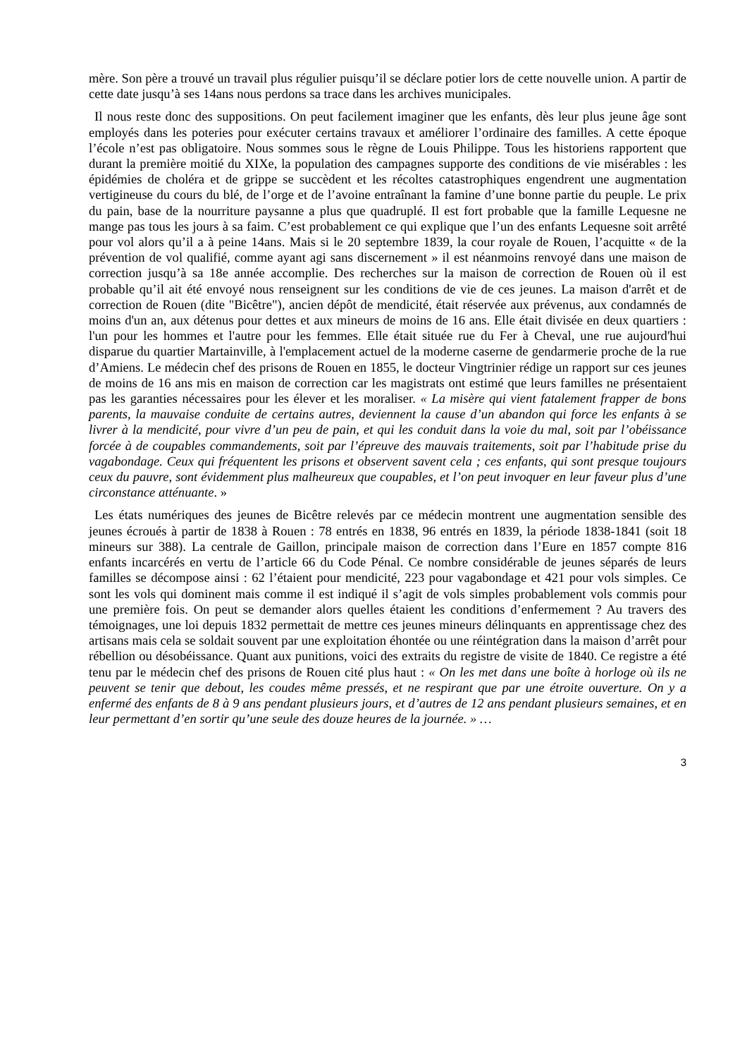mère. Son père a trouvé un travail plus régulier puisqu’il se déclare potier lors de cette nouvelle union. A partir de cette date jusqu’à ses 14ans nous perdons sa trace dans les archives municipales.
Il nous reste donc des suppositions. On peut facilement imaginer que les enfants, dès leur plus jeune âge sont employés dans les poteries pour exécuter certains travaux et améliorer l’ordinaire des familles. A cette époque l’école n’est pas obligatoire. Nous sommes sous le règne de Louis Philippe. Tous les historiens rapportent que durant la première moitié du XIXe, la population des campagnes supporte des conditions de vie misérables : les épidémies de choléra et de grippe se succèdent et les récoltes catastrophiques engendrent une augmentation vertigineuse du cours du blé, de l’orge et de l’avoine entraînant la famine d’une bonne partie du peuple. Le prix du pain, base de la nourriture paysanne a plus que quadruplé. Il est fort probable que la famille Lequesne ne mange pas tous les jours à sa faim. C’est probablement ce qui explique que l’un des enfants Lequesne soit arrêté pour vol alors qu’il a à peine 14ans. Mais si le 20 septembre 1839, la cour royale de Rouen, l’acquitte « de la prévention de vol qualifié, comme ayant agi sans discernement » il est néanmoins renvoyé dans une maison de correction jusqu’à sa 18e année accomplie. Des recherches sur la maison de correction de Rouen où il est probable qu’il ait été envoyé nous renseignent sur les conditions de vie de ces jeunes. La maison d'arrêt et de correction de Rouen (dite "Bicêtre"), ancien dépôt de mendicité, était réservée aux prévenus, aux condamnés de moins d'un an, aux détenus pour dettes et aux mineurs de moins de 16 ans. Elle était divisée en deux quartiers : l'un pour les hommes et l'autre pour les femmes. Elle était située rue du Fer à Cheval, une rue aujourd'hui disparue du quartier Martainville, à l'emplacement actuel de la moderne caserne de gendarmerie proche de la rue d’Amiens. Le médecin chef des prisons de Rouen en 1855, le docteur Vingtrinier rédige un rapport sur ces jeunes de moins de 16 ans mis en maison de correction car les magistrats ont estimé que leurs familles ne présentaient pas les garanties nécessaires pour les élever et les moraliser. « La misère qui vient fatalement frapper de bons parents, la mauvaise conduite de certains autres, deviennent la cause d’un abandon qui force les enfants à se livrer à la mendicité, pour vivre d’un peu de pain, et qui les conduit dans la voie du mal, soit par l’obéissance forcée à de coupables commandements, soit par l’épreuve des mauvais traitements, soit par l’habitude prise du vagabondage. Ceux qui fréquentent les prisons et observent savent cela ; ces enfants, qui sont presque toujours ceux du pauvre, sont évidemment plus malheureux que coupables, et l’on peut invoquer en leur faveur plus d’une circonstance atténuante. »
Les états numériques des jeunes de Bicêtre relevés par ce médecin montrent une augmentation sensible des jeunes écroués à partir de 1838 à Rouen : 78 entrés en 1838, 96 entrés en 1839, la période 1838-1841 (soit 18 mineurs sur 388). La centrale de Gaillon, principale maison de correction dans l’Eure en 1857 compte 816 enfants incarcérés en vertu de l’article 66 du Code Pénal. Ce nombre considérable de jeunes séparés de leurs familles se décompose ainsi : 62 l’étaient pour mendicité, 223 pour vagabondage et 421 pour vols simples. Ce sont les vols qui dominent mais comme il est indiqué il s’agit de vols simples probablement vols commis pour une première fois. On peut se demander alors quelles étaient les conditions d’enfermement ? Au travers des témoignages, une loi depuis 1832 permettait de mettre ces jeunes mineurs délinquants en apprentissage chez des artisans mais cela se soldait souvent par une exploitation éhontée ou une réintégration dans la maison d’arrêt pour rébellion ou désobéissance. Quant aux punitions, voici des extraits du registre de visite de 1840. Ce registre a été tenu par le médecin chef des prisons de Rouen cité plus haut : « On les met dans une boîte à horloge où ils ne peuvent se tenir que debout, les coudes même pressés, et ne respirant que par une étroite ouverture. On y a enfermé des enfants de 8 à 9 ans pendant plusieurs jours, et d’autres de 12 ans pendant plusieurs semaines, et en leur permettant d’en sortir qu’une seule des douze heures de la journée. » …
3